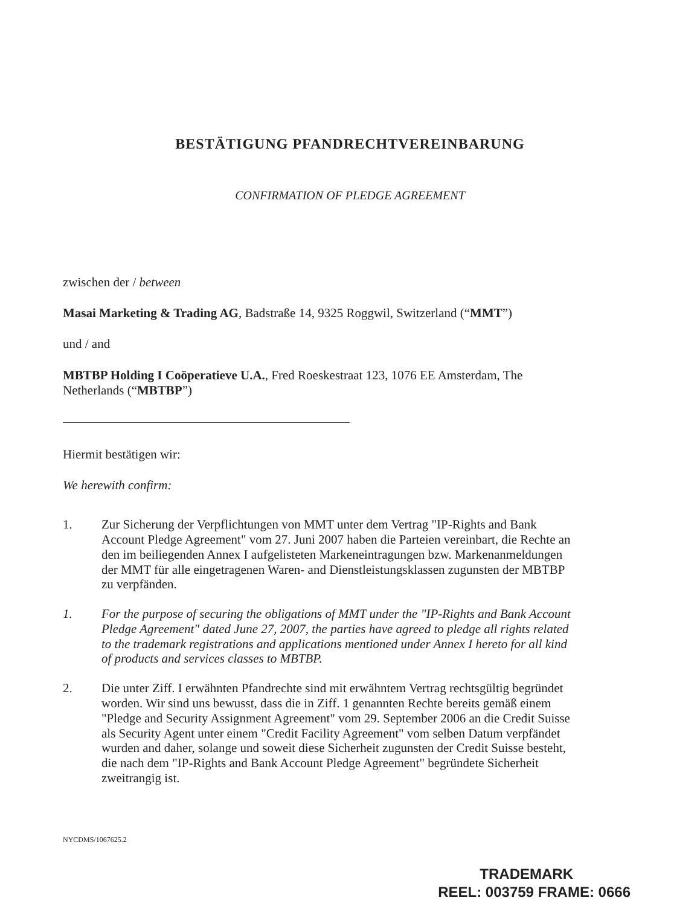BESTÄTIGUNG PFANDRECHTVEREINBARUNG
CONFIRMATION OF PLEDGE AGREEMENT
zwischen der / between
Masai Marketing & Trading AG, Badstraße 14, 9325 Roggwil, Switzerland (“MMT”)
und / and
MBTBP Holding I Coöperatieve U.A., Fred Roeskestraat 123, 1076 EE Amsterdam, The Netherlands (“MBTBP”)
Hiermit bestätigen wir:
We herewith confirm:
1. Zur Sicherung der Verpflichtungen von MMT unter dem Vertrag "IP-Rights and Bank Account Pledge Agreement" vom 27. Juni 2007 haben die Parteien vereinbart, die Rechte an den im beiliegenden Annex I aufgelisteten Markeneintragungen bzw. Markenanmeldungen der MMT für alle eingetragenen Waren- and Dienstleistungsklassen zugunsten der MBTBP zu verpfänden.
1. For the purpose of securing the obligations of MMT under the "IP-Rights and Bank Account Pledge Agreement" dated June 27, 2007, the parties have agreed to pledge all rights related to the trademark registrations and applications mentioned under Annex I hereto for all kind of products and services classes to MBTBP.
2. Die unter Ziff. I erwähnten Pfandrechte sind mit erwähntem Vertrag rechtsgültig begründet worden. Wir sind uns bewusst, dass die in Ziff. 1 genannten Rechte bereits gemäß einem "Pledge and Security Assignment Agreement" vom 29. September 2006 an die Credit Suisse als Security Agent unter einem "Credit Facility Agreement" vom selben Datum verpfändet wurden and daher, solange und soweit diese Sicherheit zugunsten der Credit Suisse besteht, die nach dem "IP-Rights and Bank Account Pledge Agreement" begründete Sicherheit zweitrangig ist.
NYCDMS/1067625.2
TRADEMARK
REEL: 003759 FRAME: 0666